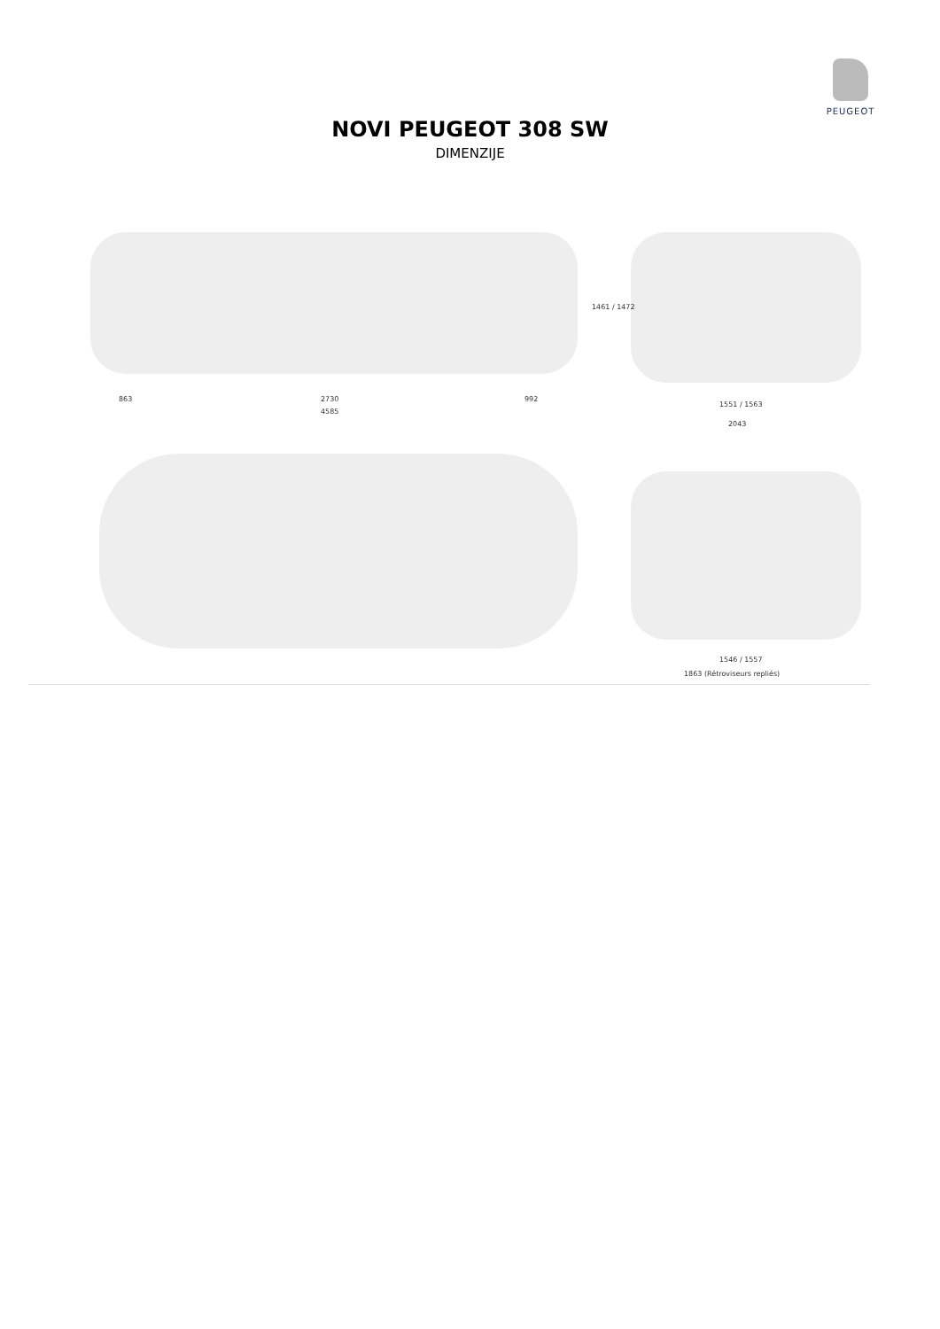PEUGEOT
NOVI PEUGEOT 308 SW
DIMENZIJE
863 2730 992
4585
1461 / 1472
1551 / 1563
2043
1546 / 1557
1863 (Rétroviseurs repliés)